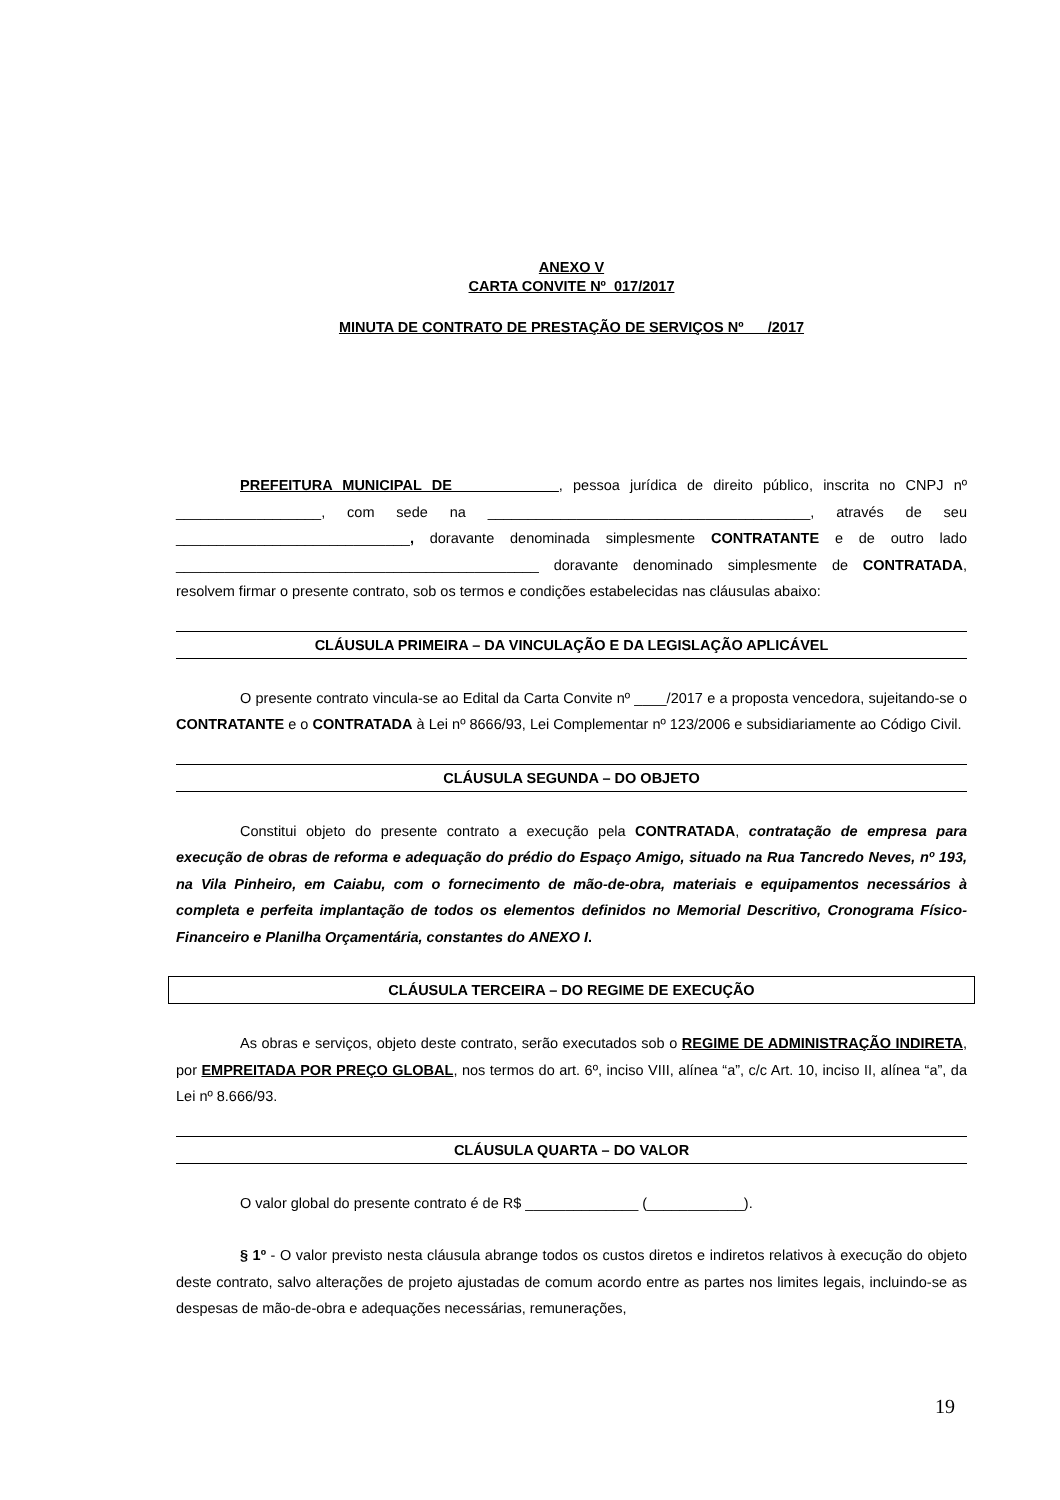ANEXO V
CARTA CONVITE Nº 017/2017
MINUTA DE CONTRATO DE PRESTAÇÃO DE SERVIÇOS Nº /2017
PREFEITURA MUNICIPAL DE ____________, pessoa jurídica de direito público, inscrita no CNPJ nº __________________, com sede na ________________________________________, através de seu _____________________________, doravante denominada simplesmente CONTRATANTE e de outro lado _____________________________________________ doravante denominado simplesmente de CONTRATADA, resolvem firmar o presente contrato, sob os termos e condições estabelecidas nas cláusulas abaixo:
CLÁUSULA PRIMEIRA – DA VINCULAÇÃO E DA LEGISLAÇÃO APLICÁVEL
O presente contrato vincula-se ao Edital da Carta Convite nº ____/2017 e a proposta vencedora, sujeitando-se o CONTRATANTE e o CONTRATADA à Lei nº 8666/93, Lei Complementar nº 123/2006 e subsidiariamente ao Código Civil.
CLÁUSULA SEGUNDA – DO OBJETO
Constitui objeto do presente contrato a execução pela CONTRATADA, contratação de empresa para execução de obras de reforma e adequação do prédio do Espaço Amigo, situado na Rua Tancredo Neves, nº 193, na Vila Pinheiro, em Caiabu, com o fornecimento de mão-de-obra, materiais e equipamentos necessários à completa e perfeita implantação de todos os elementos definidos no Memorial Descritivo, Cronograma Físico-Financeiro e Planilha Orçamentária, constantes do ANEXO I.
CLÁUSULA TERCEIRA – DO REGIME DE EXECUÇÃO
As obras e serviços, objeto deste contrato, serão executados sob o REGIME DE ADMINISTRAÇÃO INDIRETA, por EMPREITADA POR PREÇO GLOBAL, nos termos do art. 6º, inciso VIII, alínea “a”, c/c Art. 10, inciso II, alínea “a”, da Lei nº 8.666/93.
CLÁUSULA QUARTA – DO VALOR
O valor global do presente contrato é de R$ ______________ (____________).
§ 1º - O valor previsto nesta cláusula abrange todos os custos diretos e indiretos relativos à execução do objeto deste contrato, salvo alterações de projeto ajustadas de comum acordo entre as partes nos limites legais, incluindo-se as despesas de mão-de-obra e adequações necessárias, remunerações,
19